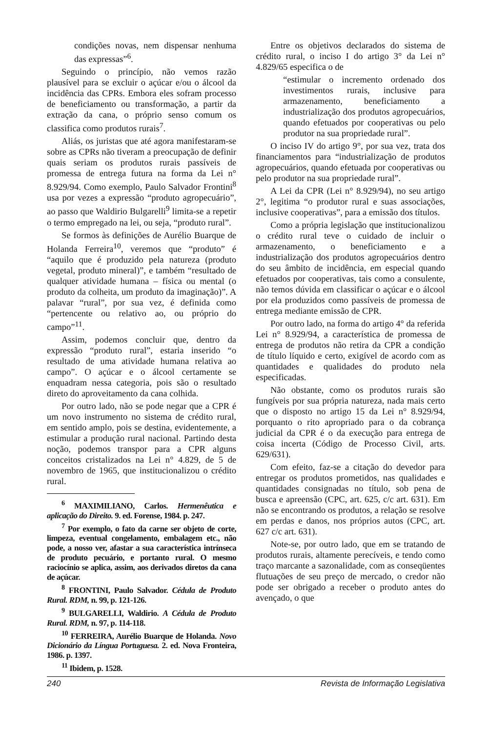condições novas, nem dispensar nenhuma das expressas”<sup>6</sup>.
Seguindo o princípio, não vemos razão plausível para se excluir o açúcar e/ou o álcool da incidência das CPRs. Embora eles sofram processo de beneficiamento ou transformação, a partir da extração da cana, o próprio senso comum os classifica como produtos rurais<sup>7</sup>.
Aliás, os juristas que até agora manifestaram-se sobre as CPRs não tiveram a preocupação de definir quais seriam os produtos rurais passíveis de promessa de entrega futura na forma da Lei n° 8.929/94. Como exemplo, Paulo Salvador Frontini<sup>8</sup> usa por vezes a expressão “produto agropecuário”, ao passo que Waldirio Bulgarelli<sup>9</sup> limita-se a repetir o termo empregado na lei, ou seja, “produto rural”.
Se formos às definições de Aurélio Buarque de Holanda Ferreira<sup>10</sup>, veremos que “produto” é “aquilo que é produzido pela natureza (produto vegetal, produto mineral)”, e também “resultado de qualquer atividade humana – física ou mental (o produto da colheita, um produto da imaginação)”. A palavar “rural”, por sua vez, é definida como “pertencente ou relativo ao, ou próprio do campo”<sup>11</sup>.
Assim, podemos concluir que, dentro da expressão “produto rural”, estaria inserido “o resultado de uma atividade humana relativa ao campo”. O açúcar e o álcool certamente se enquadram nessa categoria, pois são o resultado direto do aproveitamento da cana colhida.
Por outro lado, não se pode negar que a CPR é um novo instrumento no sistema de crédito rural, em sentido amplo, pois se destina, evidentemente, a estimular a produção rural nacional. Partindo desta noção, podemos transpor para a CPR alguns conceitos cristalizados na Lei n° 4.829, de 5 de novembro de 1965, que institucionalizou o crédito rural.
<sup>6</sup> MAXIMILIANO, Carlos. Hermenêutica e aplicação do Direito. 9. ed. Forense, 1984. p. 247.
<sup>7</sup> Por exemplo, o fato da carne ser objeto de corte, limpeza, eventual congelamento, embalagem etc., não pode, a nosso ver, afastar a sua característica intrínseca de produto pecuário, e portanto rural. O mesmo raciocínio se aplica, assim, aos derivados diretos da cana de açúcar.
<sup>8</sup> FRONTINI, Paulo Salvador. Cédula de Produto Rural. RDM, n. 99, p. 121-126.
<sup>9</sup> BULGARELLI, Waldirio. A Cédula de Produto Rural. RDM, n. 97, p. 114-118.
<sup>10</sup> FERREIRA, Aurélio Buarque de Holanda. Novo Dicionário da Língua Portuguesa. 2. ed. Nova Fronteira, 1986. p. 1397.
<sup>11</sup> Ibidem, p. 1528.
Entre os objetivos declarados do sistema de crédito rural, o inciso I do artigo 3° da Lei n° 4.829/65 especifica o de
“estimular o incremento ordenado dos investimentos rurais, inclusive para armazenamento, beneficiamento a industrialização dos produtos agropecuários, quando efetuados por cooperativas ou pelo produtor na sua propriedade rural”.
O inciso IV do artigo 9°, por sua vez, trata dos financiamentos para “industrialização de produtos agropecuários, quando efetuada por cooperativas ou pelo produtor na sua propriedade rural”.
A Lei da CPR (Lei n° 8.929/94), no seu artigo 2°, legitima “o produtor rural e suas associações, inclusive cooperativas”, para a emissão dos títulos.
Como a própria legislação que institucionalizou o crédito rural teve o cuidado de incluir o armazenamento, o beneficiamento e a industrialização dos produtos agropecuários dentro do seu âmbito de incidência, em especial quando efetuados por cooperativas, tais como a consulente, não temos dúvida em classificar o açúcar e o álcool por ela produzidos como passíveis de promessa de entrega mediante emissão de CPR.
Por outro lado, na forma do artigo 4° da referida Lei n° 8.929/94, a característica de promessa de entrega de produtos não retira da CPR a condição de título líquido e certo, exigível de acordo com as quantidades e qualidades do produto nela especificadas.
Não obstante, como os produtos rurais são fungíveis por sua própria natureza, nada mais certo que o disposto no artigo 15 da Lei n° 8.929/94, porquanto o rito apropriado para o da cobrança judicial da CPR é o da execução para entrega de coisa incerta (Código de Processo Civil, arts. 629/631).
Com efeito, faz-se a citação do devedor para entregar os produtos prometidos, nas qualidades e quantidades consignadas no título, sob pena de busca e apreensão (CPC, art. 625, c/c art. 631). Em não se encontrando os produtos, a relação se resolve em perdas e danos, nos próprios autos (CPC, art. 627 c/c art. 631).
Note-se, por outro lado, que em se tratando de produtos rurais, altamente perecíveis, e tendo como traço marcante a sazonalidade, com as conseqüentes flutuações de seu preço de mercado, o credor não pode ser obrigado a receber o produto antes do avençado, o que
240 Revista de Informação Legislativa